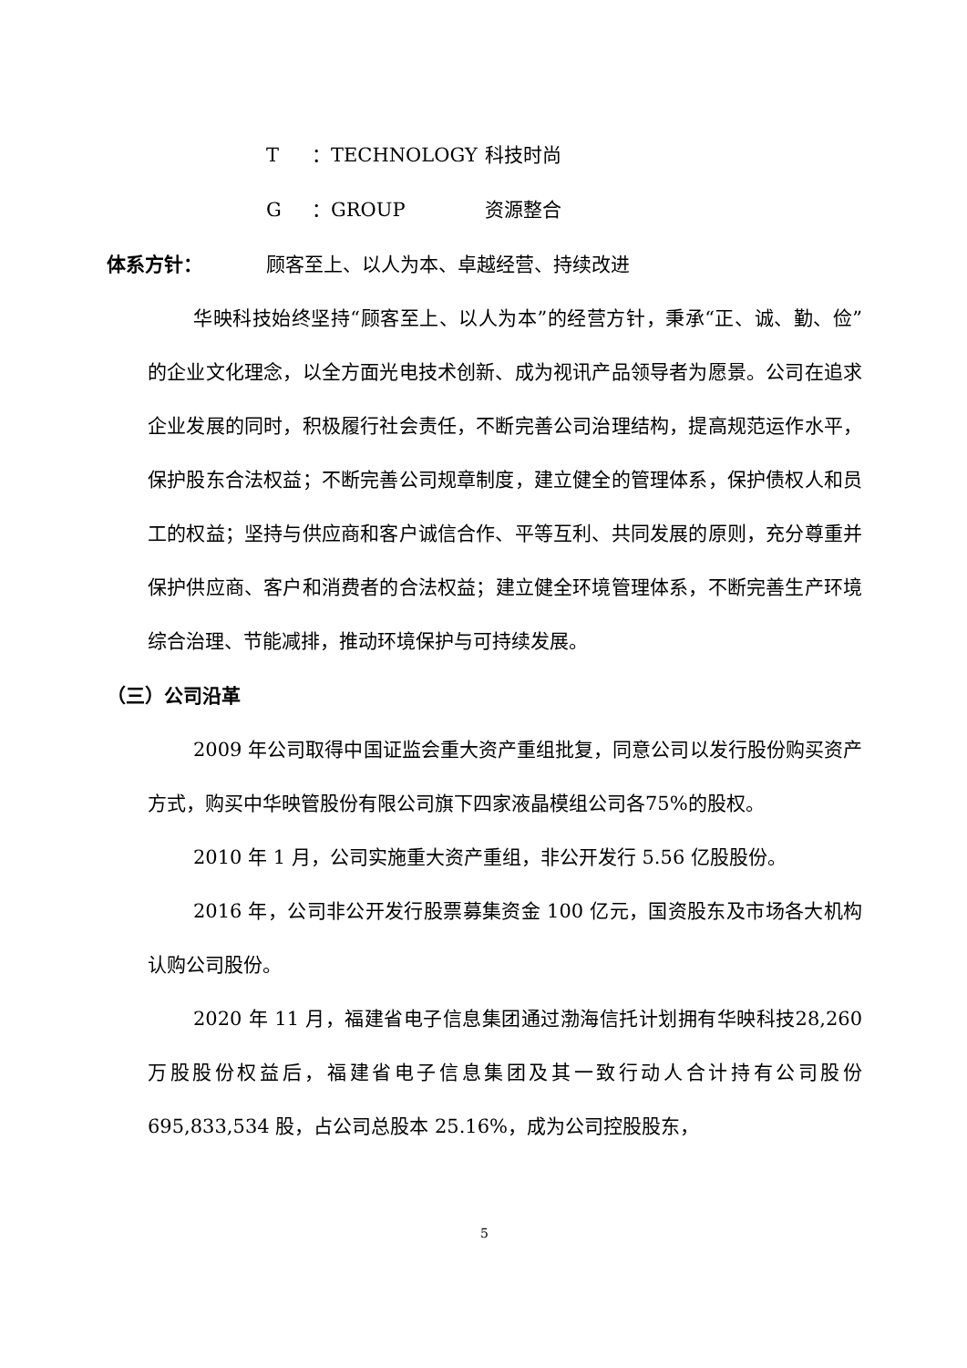T ：TECHNOLOGY 科技时尚
G ：GROUP 资源整合
体系方针： 顾客至上、以人为本、卓越经营、持续改进
华映科技始终坚持“顾客至上、以人为本”的经营方针，秉承“正、诚、勤、俭”的企业文化理念，以全方面光电技术创新、成为视讯产品领导者为愿景。公司在追求企业发展的同时，积极履行社会责任，不断完善公司治理结构，提高规范运作水平，保护股东合法权益；不断完善公司规章制度，建立健全的管理体系，保护债权人和员工的权益；坚持与供应商和客户诚信合作、平等互利、共同发展的原则，充分尊重并保护供应商、客户和消费者的合法权益；建立健全环境管理体系，不断完善生产环境综合治理、节能减排，推动环境保护与可持续发展。
（三）公司沿革
2009 年公司取得中国证监会重大资产重组批复，同意公司以发行股份购买资产方式，购买中华映管股份有限公司旗下四家液晶模组公司各75%的股权。
2010 年 1 月，公司实施重大资产重组，非公开发行 5.56 亿股股份。
2016 年，公司非公开发行股票募集资金 100 亿元，国资股东及市场各大机构认购公司股份。
2020 年 11 月，福建省电子信息集团通过渤海信托计划拥有华映科技28,260 万股股份权益后，福建省电子信息集团及其一致行动人合计持有公司股份 695,833,534 股，占公司总股本 25.16%，成为公司控股股东，
5